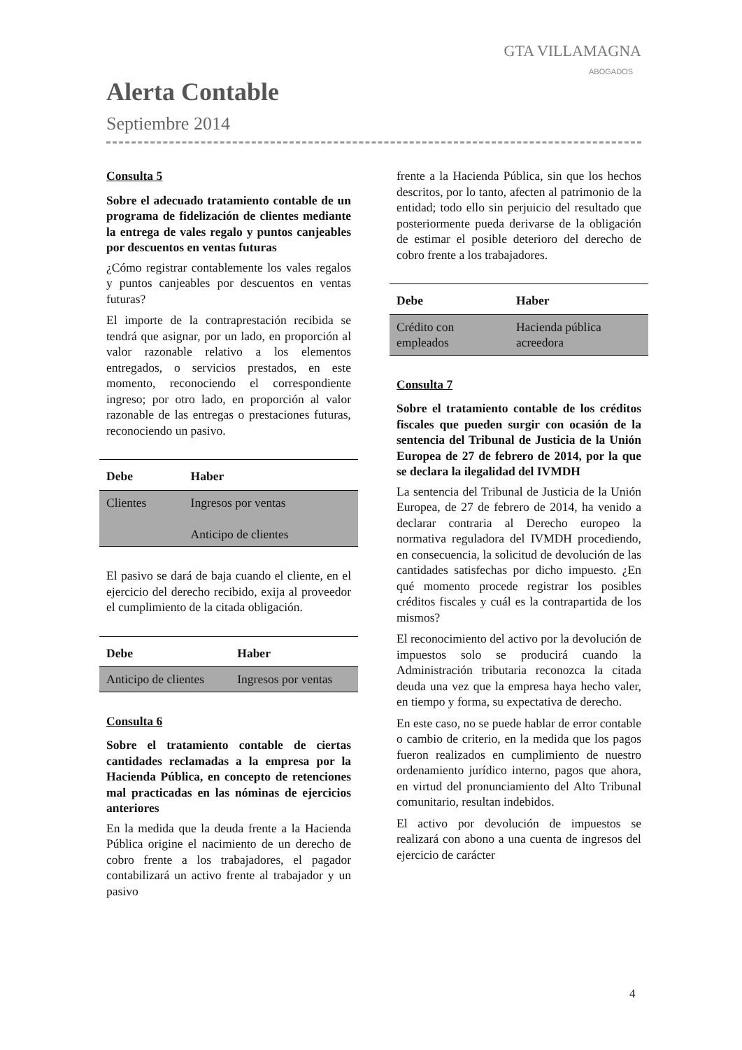GTA VILLAMAGNA
ABOGADOS
Alerta Contable
Septiembre 2014
Consulta 5
Sobre el adecuado tratamiento contable de un programa de fidelización de clientes mediante la entrega de vales regalo y puntos canjeables por descuentos en ventas futuras
¿Cómo registrar contablemente los vales regalos y puntos canjeables por descuentos en ventas futuras?
El importe de la contraprestación recibida se tendrá que asignar, por un lado, en proporción al valor razonable relativo a los elementos entregados, o servicios prestados, en este momento, reconociendo el correspondiente ingreso; por otro lado, en proporción al valor razonable de las entregas o prestaciones futuras, reconociendo un pasivo.
| Debe | Haber |
| --- | --- |
| Clientes | Ingresos por ventas Anticipo de clientes |
El pasivo se dará de baja cuando el cliente, en el ejercicio del derecho recibido, exija al proveedor el cumplimiento de la citada obligación.
| Debe | Haber |
| --- | --- |
| Anticipo de clientes | Ingresos por ventas |
Consulta 6
Sobre el tratamiento contable de ciertas cantidades reclamadas a la empresa por la Hacienda Pública, en concepto de retenciones mal practicadas en las nóminas de ejercicios anteriores
En la medida que la deuda frente a la Hacienda Pública origine el nacimiento de un derecho de cobro frente a los trabajadores, el pagador contabilizará un activo frente al trabajador y un pasivo
frente a la Hacienda Pública, sin que los hechos descritos, por lo tanto, afecten al patrimonio de la entidad; todo ello sin perjuicio del resultado que posteriormente pueda derivarse de la obligación de estimar el posible deterioro del derecho de cobro frente a los trabajadores.
| Debe | Haber |
| --- | --- |
| Crédito con empleados | Hacienda pública acreedora |
Consulta 7
Sobre el tratamiento contable de los créditos fiscales que pueden surgir con ocasión de la sentencia del Tribunal de Justicia de la Unión Europea de 27 de febrero de 2014, por la que se declara la ilegalidad del IVMDH
La sentencia del Tribunal de Justicia de la Unión Europea, de 27 de febrero de 2014, ha venido a declarar contraria al Derecho europeo la normativa reguladora del IVMDH procediendo, en consecuencia, la solicitud de devolución de las cantidades satisfechas por dicho impuesto. ¿En qué momento procede registrar los posibles créditos fiscales y cuál es la contrapartida de los mismos?
El reconocimiento del activo por la devolución de impuestos solo se producirá cuando la Administración tributaria reconozca la citada deuda una vez que la empresa haya hecho valer, en tiempo y forma, su expectativa de derecho.
En este caso, no se puede hablar de error contable o cambio de criterio, en la medida que los pagos fueron realizados en cumplimiento de nuestro ordenamiento jurídico interno, pagos que ahora, en virtud del pronunciamiento del Alto Tribunal comunitario, resultan indebidos.
El activo por devolución de impuestos se realizará con abono a una cuenta de ingresos del ejercicio de carácter
4